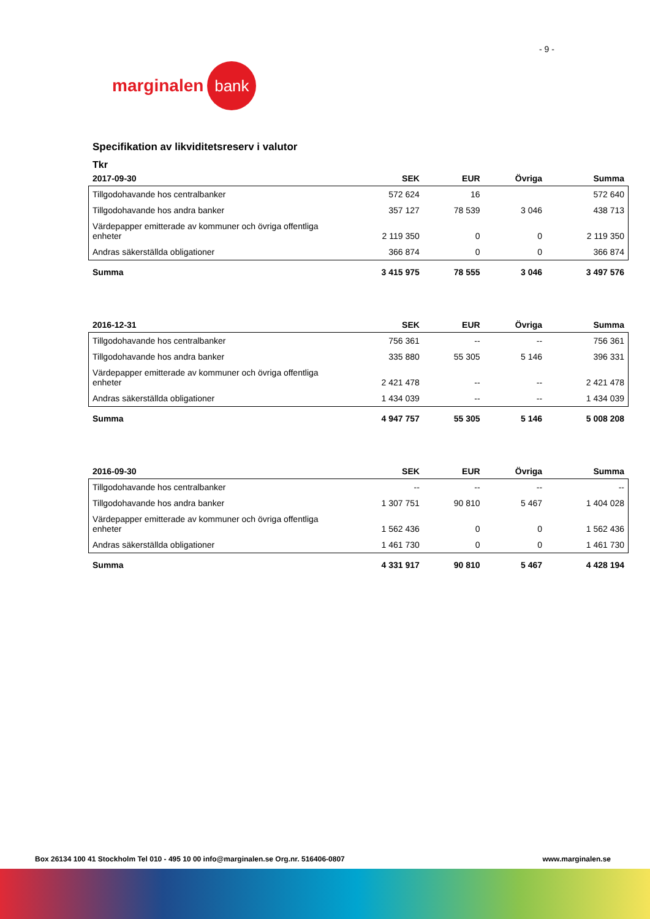- 9 -
marginalen bank
Specifikation av likviditetsreserv i valutor
Tkr
| 2017-09-30 | SEK | EUR | Övriga | Summa |
| --- | --- | --- | --- | --- |
| Tillgodohavande hos centralbanker | 572 624 | 16 | | 572 640 |
| Tillgodohavande hos andra banker | 357 127 | 78 539 | 3 046 | 438 713 |
| Värdepapper emitterade av kommuner och övriga offentliga enheter | 2 119 350 | 0 | 0 | 2 119 350 |
| Andras säkerställda obligationer | 366 874 | 0 | 0 | 366 874 |
| Summa | 3 415 975 | 78 555 | 3 046 | 3 497 576 |
| 2016-12-31 | SEK | EUR | Övriga | Summa |
| --- | --- | --- | --- | --- |
| Tillgodohavande hos centralbanker | 756 361 | -- | -- | 756 361 |
| Tillgodohavande hos andra banker | 335 880 | 55 305 | 5 146 | 396 331 |
| Värdepapper emitterade av kommuner och övriga offentliga enheter | 2 421 478 | -- | -- | 2 421 478 |
| Andras säkerställda obligationer | 1 434 039 | -- | -- | 1 434 039 |
| Summa | 4 947 757 | 55 305 | 5 146 | 5 008 208 |
| 2016-09-30 | SEK | EUR | Övriga | Summa |
| --- | --- | --- | --- | --- |
| Tillgodohavande hos centralbanker | -- | -- | -- | -- |
| Tillgodohavande hos andra banker | 1 307 751 | 90 810 | 5 467 | 1 404 028 |
| Värdepapper emitterade av kommuner och övriga offentliga enheter | 1 562 436 | 0 | 0 | 1 562 436 |
| Andras säkerställda obligationer | 1 461 730 | 0 | 0 | 1 461 730 |
| Summa | 4 331 917 | 90 810 | 5 467 | 4 428 194 |
Box 26134 100 41 Stockholm Tel 010 - 495 10 00 info@marginalen.se Org.nr. 516406-0807 www.marginalen.se